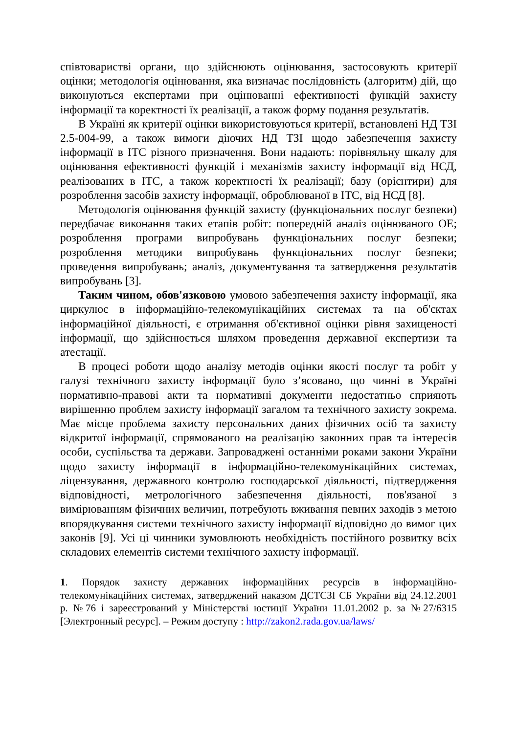співтоваристві органи, що здійснюють оцінювання, застосовують критерії оцінки; методологія оцінювання, яка визначає послідовність (алгоритм) дій, що виконуються експертами при оцінюванні ефективності функцій захисту інформації та коректності їх реалізації, а також форму подання результатів.
В Україні як критерії оцінки використовуються критерії, встановлені НД ТЗІ 2.5-004-99, а також вимоги діючих НД ТЗІ щодо забезпечення захисту інформації в ІТС різного призначення. Вони надають: порівняльну шкалу для оцінювання ефективності функцій і механізмів захисту інформації від НСД, реалізованих в ІТС, а також коректності їх реалізації; базу (орієнтири) для розроблення засобів захисту інформації, оброблюваної в ІТС, від НСД [8].
Методологія оцінювання функцій захисту (функціональних послуг безпеки) передбачає виконання таких етапів робіт: попередній аналіз оцінюваного ОЕ; розроблення програми випробувань функціональних послуг безпеки; розроблення методики випробувань функціональних послуг безпеки; проведення випробувань; аналіз, документування та затвердження результатів випробувань [3].
Таким чином, обов'язковою умовою забезпечення захисту інформації, яка циркулює в інформаційно-телекомунікаційних системах та на об'єктах інформаційної діяльності, є отримання об'єктивної оцінки рівня захищеності інформації, що здійснюється шляхом проведення державної експертизи та атестації.
В процесі роботи щодо аналізу методів оцінки якості послуг та робіт у галузі технічного захисту інформації було з’ясовано, що чинні в Україні нормативно-правові акти та нормативні документи недостатньо сприяють вирішенню проблем захисту інформації загалом та технічного захисту зокрема. Має місце проблема захисту персональних даних фізичних осіб та захисту відкритої інформації, спрямованого на реалізацію законних прав та інтересів особи, суспільства та держави. Запроваджені останніми роками закони України щодо захисту інформації в інформаційно-телекомунікаційних системах, ліцензування, державного контролю господарської діяльності, підтвердження відповідності, метрологічного забезпечення діяльності, пов'язаної з вимірюванням фізичних величин, потребують вживання певних заходів з метою впорядкування системи технічного захисту інформації відповідно до вимог цих законів [9]. Усі ці чинники зумовлюють необхідність постійного розвитку всіх складових елементів системи технічного захисту інформації.
1. Порядок захисту державних інформаційних ресурсів в інформаційно-телекомунікаційних системах, затверджений наказом ДСТСЗІ СБ України від 24.12.2001 р. №76 і зареєстрований у Міністерстві юстиції України 11.01.2002 р. за №27/6315 [Электронный ресурс]. – Режим доступу : http://zakon2.rada.gov.ua/laws/